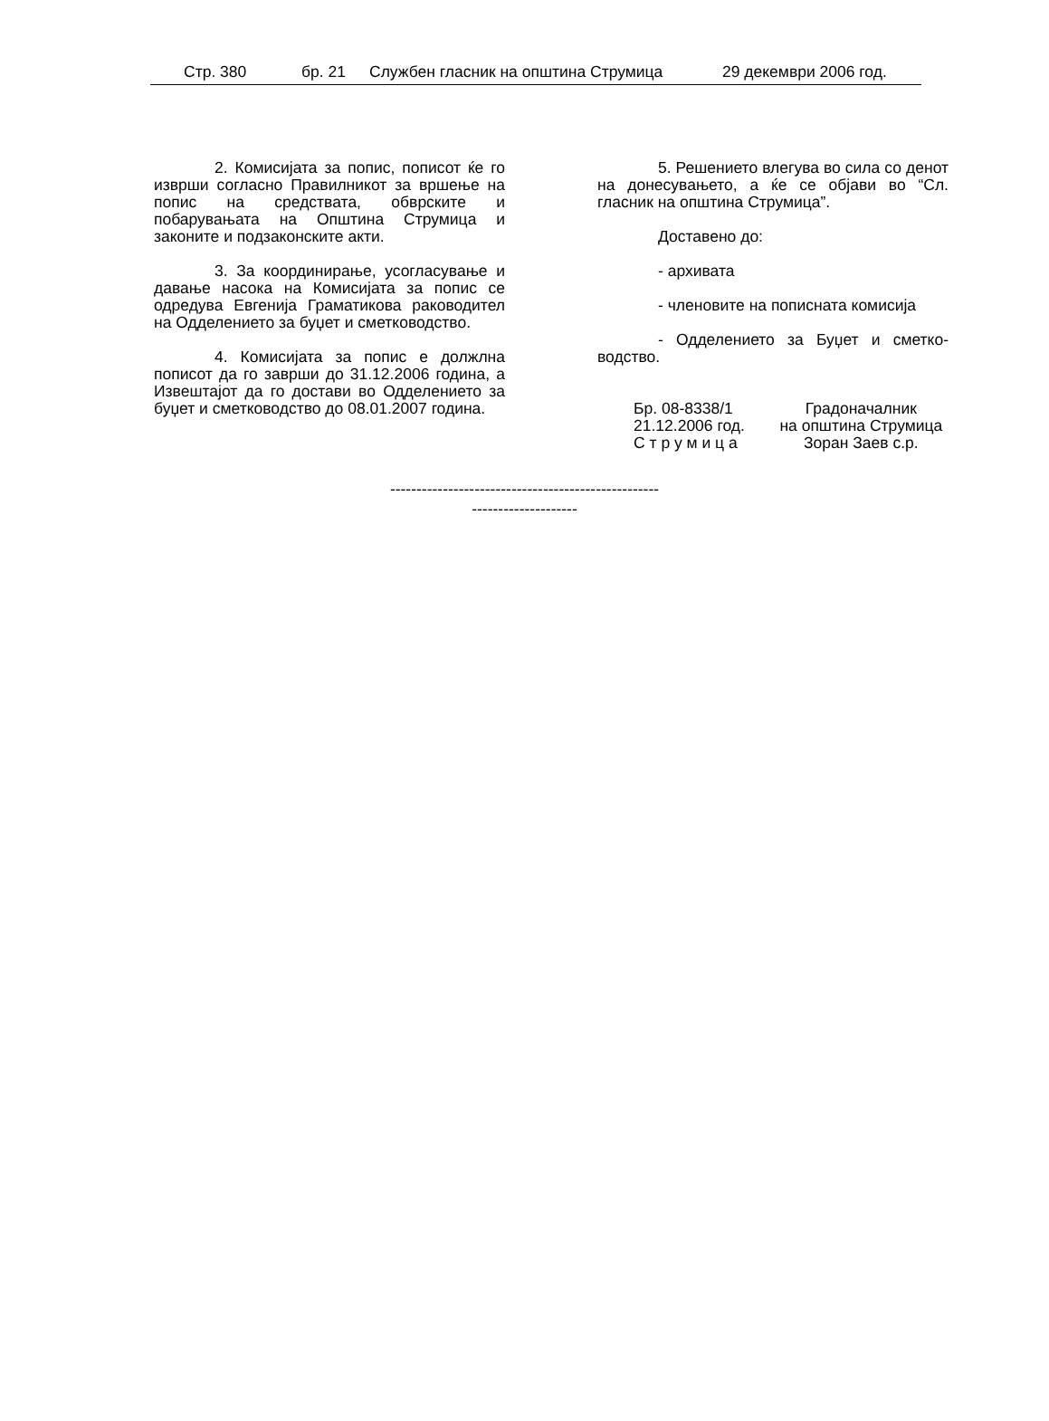Стр. 380 бр. 21 Службен гласник на општина Струмица 29 декември 2006 год.
2. Комисијата за попис, пописот ќе го изврши согласно Правилникот за вршење на попис на средствата, обврските и побарувањата на Општина Струмица и законите и подзаконските акти.
3. За координирање, усогласување и давање насока на Комисијата за попис се одредува Евгенија Граматикова раководител на Одделението за буџет и сметководство.
4. Комисијата за попис е должлна пописот да го заврши до 31.12.2006 година, а Извештајот да го достави во Одделението за буџет и сметководство до 08.01.2007 година.
5. Решението влегува во сила со денот на донесувањето, а ќе се објави во “Сл. гласник на општина Струмица”.
Доставено до:
- архивата
- членовите на пописната комисија
- Одделението за Буџет и сметко-водство.
Бр. 08-8338/1
21.12.2006 год.
С т р у м и ц а
Градоначалник
на општина Струмица
Зоран Заев с.р.
---------------------------------------------------
--------------------